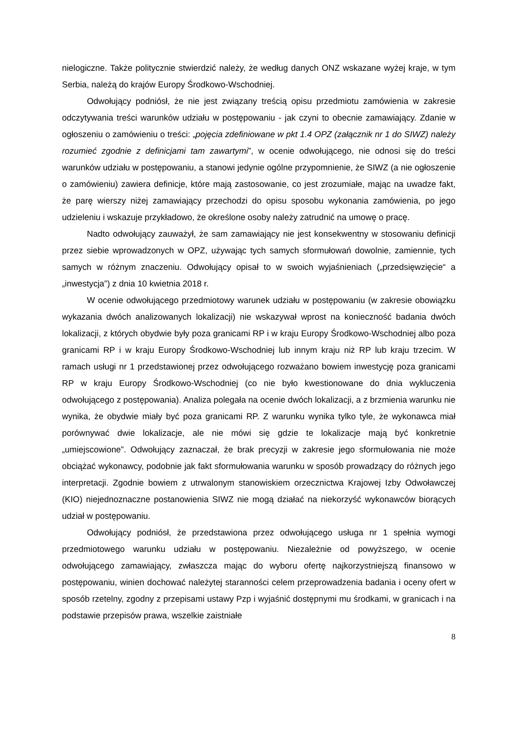nielogiczne. Także politycznie stwierdzić należy, że według danych ONZ wskazane wyżej kraje, w tym Serbia, należą do krajów Europy Środkowo-Wschodniej.
Odwołujący podniósł, że nie jest związany treścią opisu przedmiotu zamówienia w zakresie odczytywania treści warunków udziału w postępowaniu - jak czyni to obecnie zamawiający. Zdanie w ogłoszeniu o zamówieniu o treści: „pojęcia zdefiniowane w pkt 1.4 OPZ (załącznik nr 1 do SIWZ) należy rozumieć zgodnie z definicjami tam zawartymi”, w ocenie odwołującego, nie odnosi się do treści warunków udziału w postępowaniu, a stanowi jedynie ogólne przypomnienie, że SIWZ (a nie ogłoszenie o zamówieniu) zawiera definicje, które mają zastosowanie, co jest zrozumiałe, mając na uwadze fakt, że parę wierszy niżej zamawiający przechodzi do opisu sposobu wykonania zamówienia, po jego udzieleniu i wskazuje przykładowo, że określone osoby należy zatrudnić na umowę o pracę.
Nadto odwołujący zauważył, że sam zamawiający nie jest konsekwentny w stosowaniu definicji przez siebie wprowadzonych w OPZ, używając tych samych sformułowań dowolnie, zamiennie, tych samych w różnym znaczeniu. Odwołujący opisał to w swoich wyjaśnieniach („przedsięwzięcie“ a „inwestycja”) z dnia 10 kwietnia 2018 r.
W ocenie odwołującego przedmiotowy warunek udziału w postępowaniu (w zakresie obowiązku wykazania dwóch analizowanych lokalizacji) nie wskazywał wprost na konieczność badania dwóch lokalizacji, z których obydwie były poza granicami RP i w kraju Europy Środkowo-Wschodniej albo poza granicami RP i w kraju Europy Środkowo-Wschodniej lub innym kraju niż RP lub kraju trzecim. W ramach usługi nr 1 przedstawionej przez odwołującego rozważano bowiem inwestycję poza granicami RP w kraju Europy Środkowo-Wschodniej (co nie było kwestionowane do dnia wykluczenia odwołującego z postępowania). Analiza polegała na ocenie dwóch lokalizacji, a z brzmienia warunku nie wynika, że obydwie miały być poza granicami RP. Z warunku wynika tylko tyle, że wykonawca miał porównywać dwie lokalizacje, ale nie mówi się gdzie te lokalizacje mają być konkretnie „umiejscowione”. Odwołujący zaznaczał, że brak precyzji w zakresie jego sformułowania nie może obciążać wykonawcy, podobnie jak fakt sformułowania warunku w sposób prowadzący do różnych jego interpretacji. Zgodnie bowiem z utrwalonym stanowiskiem orzecznictwa Krajowej Izby Odwoławczej (KIO) niejednoznaczne postanowienia SIWZ nie mogą działać na niekorzyść wykonawców biorących udział w postępowaniu.
Odwołujący podniósł, że przedstawiona przez odwołującego usługa nr 1 spełnia wymogi przedmiotowego warunku udziału w postępowaniu. Niezależnie od powyższego, w ocenie odwołującego zamawiający, zwłaszcza mając do wyboru ofertę najkorzystniejszą finansowo w postępowaniu, winien dochować należytej staranności celem przeprowadzenia badania i oceny ofert w sposób rzetelny, zgodny z przepisami ustawy Pzp i wyjaśnić dostępnymi mu środkami, w granicach i na podstawie przepisów prawa, wszelkie zaistniałe
8